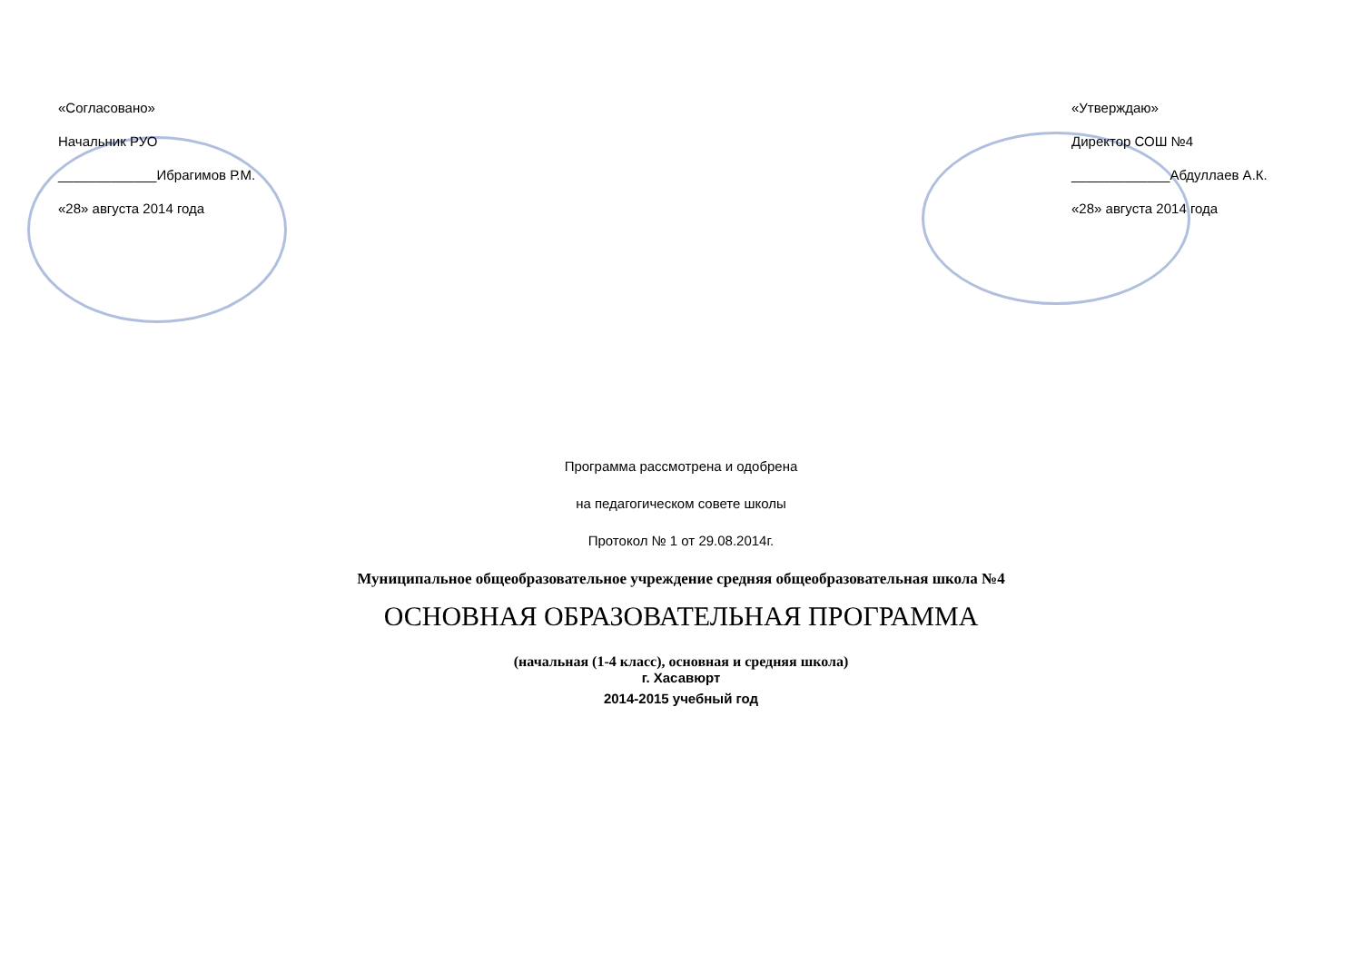«Согласовано»
Начальник РУО
_____________Ибрагимов Р.М.
«28» августа 2014 года
«Утверждаю»
Директор СОШ №4
_____________Абдуллаев А.К.
«28» августа 2014 года
Программа рассмотрена и одобрена
на педагогическом совете школы
Протокол № 1 от 29.08.2014г.
Муниципальное общеобразовательное учреждение средняя общеобразовательная школа №4
ОСНОВНАЯ ОБРАЗОВАТЕЛЬНАЯ ПРОГРАММА
(начальная (1-4 класс), основная и средняя школа)
г. Хасавюрт
2014-2015 учебный год